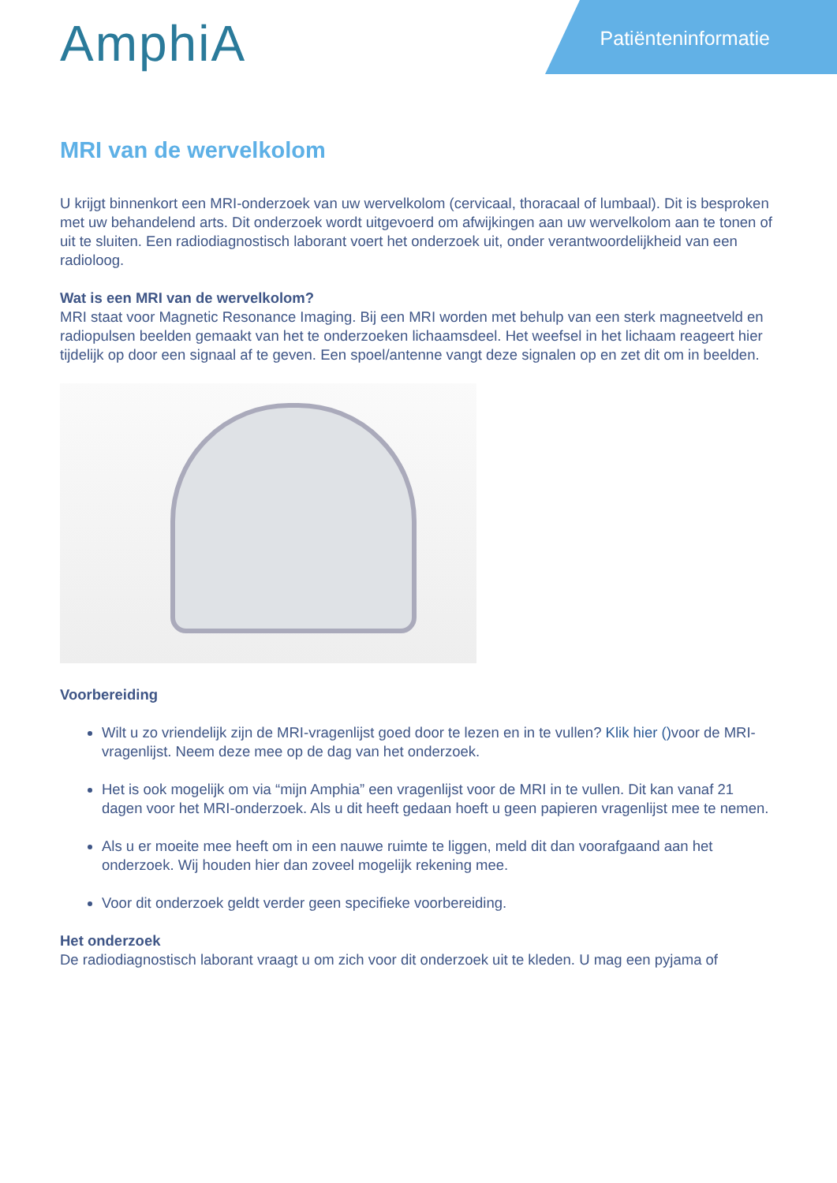Patiënteninformatie AmphiA
MRI van de wervelkolom
U krijgt binnenkort een MRI-onderzoek van uw wervelkolom (cervicaal, thoracaal of lumbaal). Dit is besproken met uw behandelend arts. Dit onderzoek wordt uitgevoerd om afwijkingen aan uw wervelkolom aan te tonen of uit te sluiten. Een radiodiagnostisch laborant voert het onderzoek uit, onder verantwoordelijkheid van een radioloog.
Wat is een MRI van de wervelkolom?
MRI staat voor Magnetic Resonance Imaging. Bij een MRI worden met behulp van een sterk magneetveld en radiopulsen beelden gemaakt van het te onderzoeken lichaamsdeel. Het weefsel in het lichaam reageert hier tijdelijk op door een signaal af te geven. Een spoel/antenne vangt deze signalen op en zet dit om in beelden.
Voorbereiding
Wilt u zo vriendelijk zijn de MRI-vragenlijst goed door te lezen en in te vullen? Klik hier () voor de MRI-vragenlijst. Neem deze mee op de dag van het onderzoek.
Het is ook mogelijk om via “mijn Amphia” een vragenlijst voor de MRI in te vullen. Dit kan vanaf 21 dagen voor het MRI-onderzoek. Als u dit heeft gedaan hoeft u geen papieren vragenlijst mee te nemen.
Als u er moeite mee heeft om in een nauwe ruimte te liggen, meld dit dan voorafgaand aan het onderzoek. Wij houden hier dan zoveel mogelijk rekening mee.
Voor dit onderzoek geldt verder geen specifieke voorbereiding.
Het onderzoek
De radiodiagnostisch laborant vraagt u om zich voor dit onderzoek uit te kleden. U mag een pyjama of